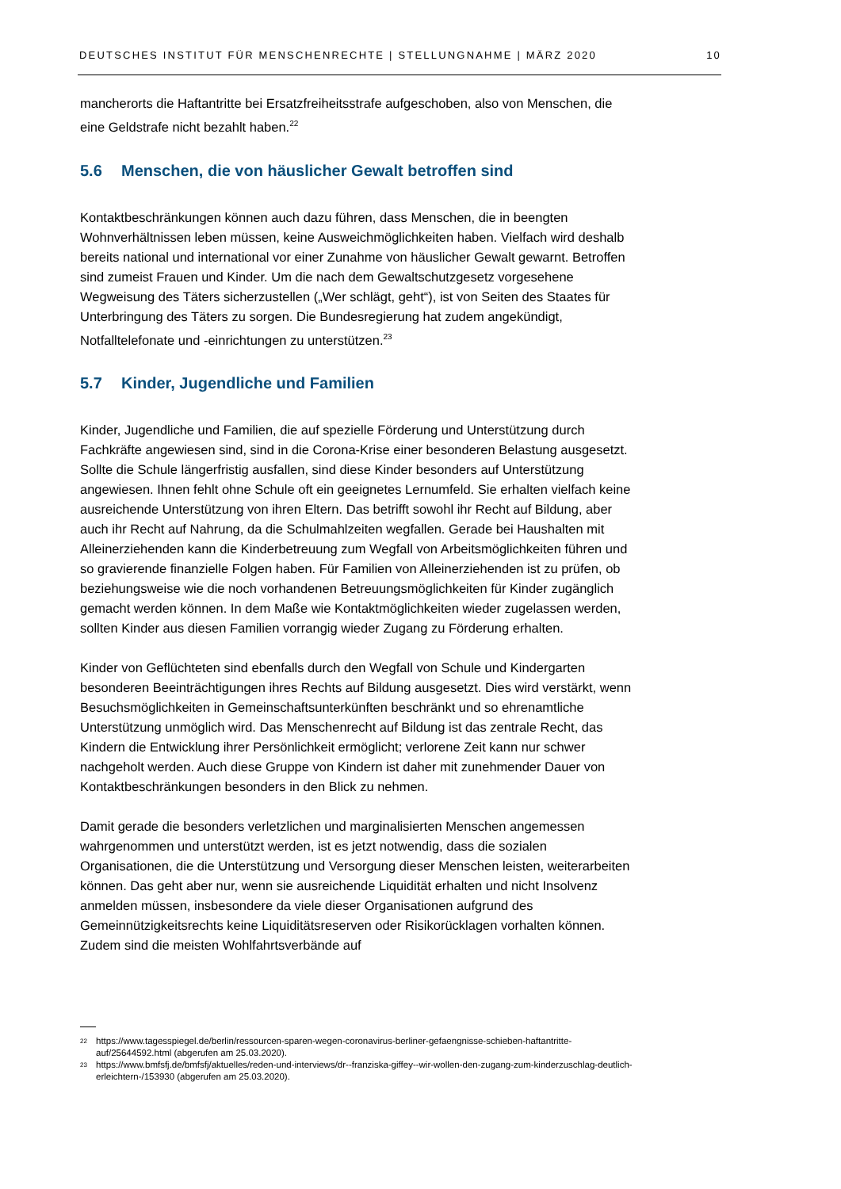DEUTSCHES INSTITUT FÜR MENSCHENRECHTE | STELLUNGNAHME | MÄRZ 2020 10
mancherorts die Haftantritte bei Ersatzfreiheitsstrafe aufgeschoben, also von Menschen, die eine Geldstrafe nicht bezahlt haben.<sup>22</sup>
5.6 Menschen, die von häuslicher Gewalt betroffen sind
Kontaktbeschränkungen können auch dazu führen, dass Menschen, die in beengten Wohnverhältnissen leben müssen, keine Ausweichmöglichkeiten haben. Vielfach wird deshalb bereits national und international vor einer Zunahme von häuslicher Gewalt gewarnt. Betroffen sind zumeist Frauen und Kinder. Um die nach dem Gewaltschutzgesetz vorgesehene Wegweisung des Täters sicherzustellen („Wer schlägt, geht“), ist von Seiten des Staates für Unterbringung des Täters zu sorgen. Die Bundesregierung hat zudem angekündigt, Notfalltelefonate und -einrichtungen zu unterstützen.<sup>23</sup>
5.7 Kinder, Jugendliche und Familien
Kinder, Jugendliche und Familien, die auf spezielle Förderung und Unterstützung durch Fachkräfte angewiesen sind, sind in die Corona-Krise einer besonderen Belastung ausgesetzt. Sollte die Schule längerfristig ausfallen, sind diese Kinder besonders auf Unterstützung angewiesen. Ihnen fehlt ohne Schule oft ein geeignetes Lernumfeld. Sie erhalten vielfach keine ausreichende Unterstützung von ihren Eltern. Das betrifft sowohl ihr Recht auf Bildung, aber auch ihr Recht auf Nahrung, da die Schulmahlzeiten wegfallen. Gerade bei Haushalten mit Alleinerziehenden kann die Kinderbetreuung zum Wegfall von Arbeitsmöglichkeiten führen und so gravierende finanzielle Folgen haben. Für Familien von Alleinerziehenden ist zu prüfen, ob beziehungsweise wie die noch vorhandenen Betreuungsmöglichkeiten für Kinder zugänglich gemacht werden können. In dem Maße wie Kontaktmöglichkeiten wieder zugelassen werden, sollten Kinder aus diesen Familien vorrangig wieder Zugang zu Förderung erhalten.
Kinder von Geflüchteten sind ebenfalls durch den Wegfall von Schule und Kindergarten besonderen Beeinträchtigungen ihres Rechts auf Bildung ausgesetzt. Dies wird verstärkt, wenn Besuchsmöglichkeiten in Gemeinschaftsunterkünften beschränkt und so ehrenamtliche Unterstützung unmöglich wird. Das Menschenrecht auf Bildung ist das zentrale Recht, das Kindern die Entwicklung ihrer Persönlichkeit ermöglicht; verlorene Zeit kann nur schwer nachgeholt werden. Auch diese Gruppe von Kindern ist daher mit zunehmender Dauer von Kontaktbeschränkungen besonders in den Blick zu nehmen.
Damit gerade die besonders verletzlichen und marginalisierten Menschen angemessen wahrgenommen und unterstützt werden, ist es jetzt notwendig, dass die sozialen Organisationen, die die Unterstützung und Versorgung dieser Menschen leisten, weiterarbeiten können. Das geht aber nur, wenn sie ausreichende Liquidität erhalten und nicht Insolvenz anmelden müssen, insbesondere da viele dieser Organisationen aufgrund des Gemeinnützigkeitsrechts keine Liquiditätsreserven oder Risikorücklagen vorhalten können. Zudem sind die meisten Wohlfahrtsverbände auf
<sup>22</sup> https://www.tagesspiegel.de/berlin/ressourcen-sparen-wegen-coronavirus-berliner-gefaengnisse-schieben-haftantritte-auf/25644592.html (abgerufen am 25.03.2020).
<sup>23</sup> https://www.bmfsfj.de/bmfsfj/aktuelles/reden-und-interviews/dr--franziska-giffey--wir-wollen-den-zugang-zum-kinderzuschlag-deutlich-erleichtern-/153930 (abgerufen am 25.03.2020).